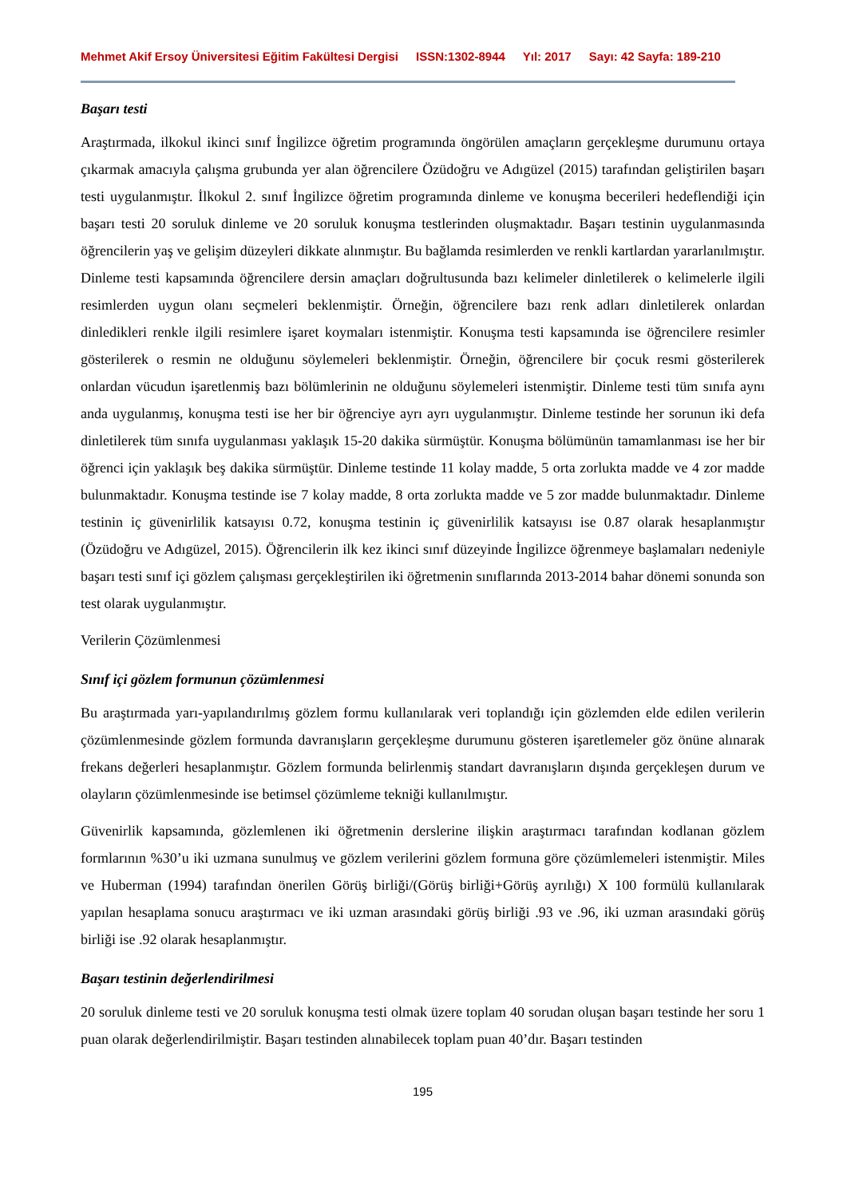Mehmet Akif Ersoy Üniversitesi Eğitim Fakültesi Dergisi ISSN:1302-8944 Yıl: 2017 Sayı: 42 Sayfa: 189-210
Başarı testi
Araştırmada, ilkokul ikinci sınıf İngilizce öğretim programında öngörülen amaçların gerçekleşme durumunu ortaya çıkarmak amacıyla çalışma grubunda yer alan öğrencilere Özüdoğru ve Adıgüzel (2015) tarafından geliştirilen başarı testi uygulanmıştır. İlkokul 2. sınıf İngilizce öğretim programında dinleme ve konuşma becerileri hedeflendiği için başarı testi 20 soruluk dinleme ve 20 soruluk konuşma testlerinden oluşmaktadır. Başarı testinin uygulanmasında öğrencilerin yaş ve gelişim düzeyleri dikkate alınmıştır. Bu bağlamda resimlerden ve renkli kartlardan yararlanılmıştır. Dinleme testi kapsamında öğrencilere dersin amaçları doğrultusunda bazı kelimeler dinletilerek o kelimelerle ilgili resimlerden uygun olanı seçmeleri beklenmiştir. Örneğin, öğrencilere bazı renk adları dinletilerek onlardan dinledikleri renkle ilgili resimlere işaret koymaları istenmiştir. Konuşma testi kapsamında ise öğrencilere resimler gösterilerek o resmin ne olduğunu söylemeleri beklenmiştir. Örneğin, öğrencilere bir çocuk resmi gösterilerek onlardan vücudun işaretlenmiş bazı bölümlerinin ne olduğunu söylemeleri istenmiştir. Dinleme testi tüm sınıfa aynı anda uygulanmış, konuşma testi ise her bir öğrenciye ayrı ayrı uygulanmıştır. Dinleme testinde her sorunun iki defa dinletilerek tüm sınıfa uygulanması yaklaşık 15-20 dakika sürmüştür. Konuşma bölümünün tamamlanması ise her bir öğrenci için yaklaşık beş dakika sürmüştür. Dinleme testinde 11 kolay madde, 5 orta zorlukta madde ve 4 zor madde bulunmaktadır. Konuşma testinde ise 7 kolay madde, 8 orta zorlukta madde ve 5 zor madde bulunmaktadır. Dinleme testinin iç güvenirlilik katsayısı 0.72, konuşma testinin iç güvenirlilik katsayısı ise 0.87 olarak hesaplanmıştır (Özüdoğru ve Adıgüzel, 2015). Öğrencilerin ilk kez ikinci sınıf düzeyinde İngilizce öğrenmeye başlamaları nedeniyle başarı testi sınıf içi gözlem çalışması gerçekleştirilen iki öğretmenin sınıflarında 2013-2014 bahar dönemi sonunda son test olarak uygulanmıştır.
Verilerin Çözümlenmesi
Sınıf içi gözlem formunun çözümlenmesi
Bu araştırmada yarı-yapılandırılmış gözlem formu kullanılarak veri toplandığı için gözlemden elde edilen verilerin çözümlenmesinde gözlem formunda davranışların gerçekleşme durumunu gösteren işaretlemeler göz önüne alınarak frekans değerleri hesaplanmıştır. Gözlem formunda belirlenmiş standart davranışların dışında gerçekleşen durum ve olayların çözümlenmesinde ise betimsel çözümleme tekniği kullanılmıştır.
Güvenirlik kapsamında, gözlemlenen iki öğretmenin derslerine ilişkin araştırmacı tarafından kodlanan gözlem formlarının %30’u iki uzmana sunulmuş ve gözlem verilerini gözlem formuna göre çözümlemeleri istenmiştir. Miles ve Huberman (1994) tarafından önerilen Görüş birliği/(Görüş birliği+Görüş ayrılığı) X 100 formülü kullanılarak yapılan hesaplama sonucu araştırmacı ve iki uzman arasındaki görüş birliği .93 ve .96, iki uzman arasındaki görüş birliği ise .92 olarak hesaplanmıştır.
Başarı testinin değerlendirilmesi
20 soruluk dinleme testi ve 20 soruluk konuşma testi olmak üzere toplam 40 sorudan oluşan başarı testinde her soru 1 puan olarak değerlendirilmiştir. Başarı testinden alınabilecek toplam puan 40’dır. Başarı testinden
195